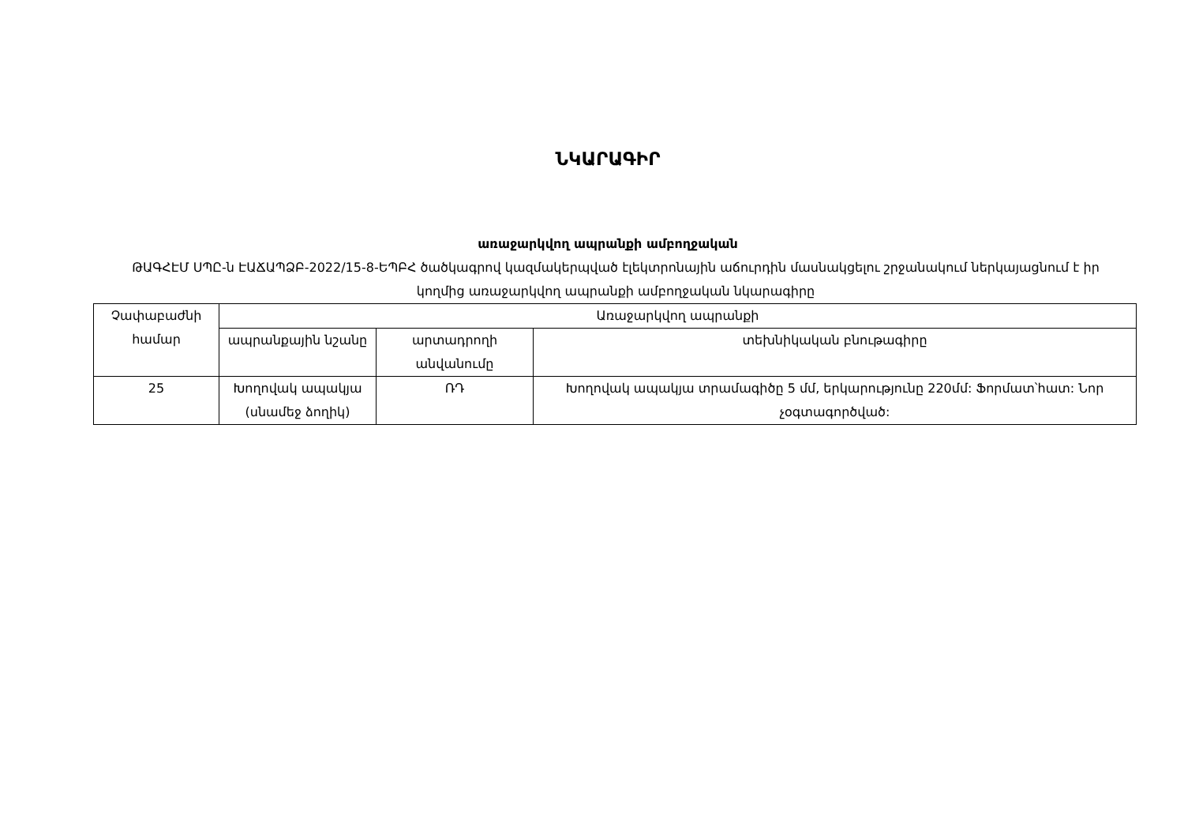ՆԿԱՐԱԳԻՐ
առաջարկվող ապրանքի ամբողջական
ԹԱԳՀԷՄ ՍՊԸ-ն ԷԱՃԱՊՁԲ-2022/15-8-ԵՊԲՀ ծածկագրով կազմակերպված էլեկտրոնային աճուրդին մասնակցելու շրջանակում ներկայացնում է իր կողմից առաջարկվող ապրանքի ամբողջական նկարագիրը
| Չափաբաժնի համար | Առաջարկվող ապրանքի | | |
| --- | --- | --- | --- |
| | ապրանքային նշանը | արտադրողի անվանումը | տեխնիկական բնութագիրը |
| 25 | Խողովակ ապակյա (սնամեջ ձողիկ) | ՌԴ | Խողովակ ապակյա տրամագիծը 5 մմ, երկարությունը 220մմ: Ֆորմատ՝հատ: Նոր չօգտագործված: |